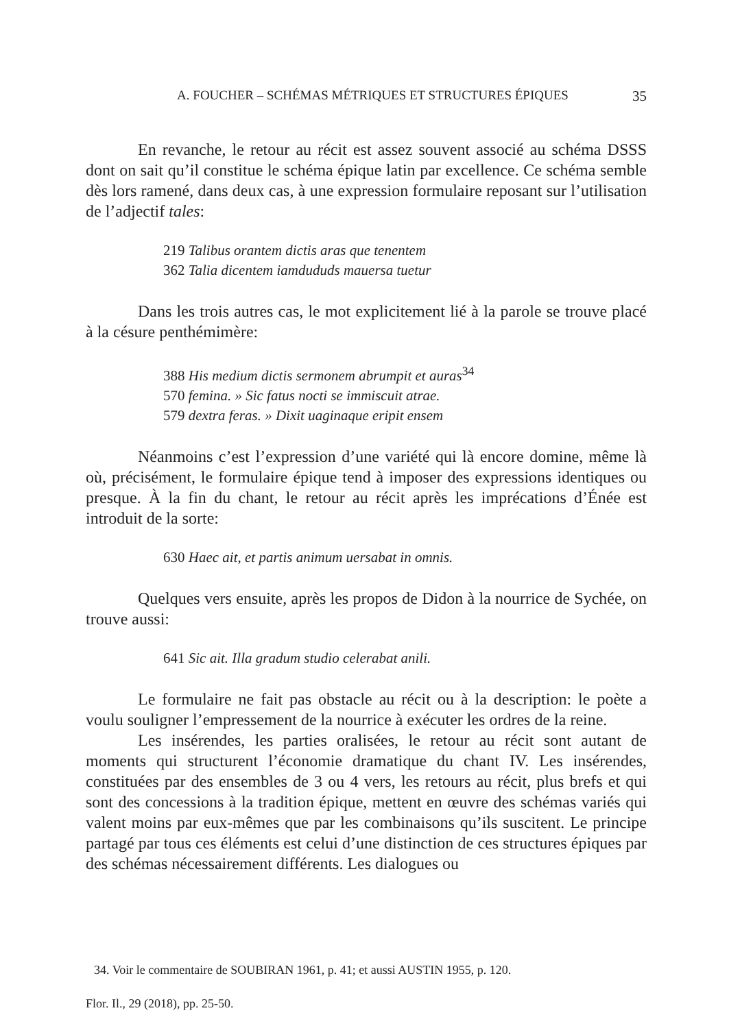A. FOUCHER – SCHÉMAS MÉTRIQUES ET STRUCTURES ÉPIQUES 35
En revanche, le retour au récit est assez souvent associé au schéma DSSS dont on sait qu’il constitue le schéma épique latin par excellence. Ce schéma semble dès lors ramené, dans deux cas, à une expression formulaire reposant sur l’utilisation de l’adjectif tales:
219 Talibus orantem dictis aras que tenentem
362 Talia dicentem iamdududs mauersa tuetur
Dans les trois autres cas, le mot explicitement lié à la parole se trouve placé à la césure penthémimère:
388 His medium dictis sermonem abrumpit et auras<sup>34</sup>
570 femina. » Sic fatus nocti se immiscuit atrae.
579 dextra feras. » Dixit uaginaque eripit ensem
Néanmoins c’est l’expression d’une variété qui là encore domine, même là où, précisément, le formulaire épique tend à imposer des expressions identiques ou presque. À la fin du chant, le retour au récit après les imprécations d’Énée est introduit de la sorte:
630 Haec ait, et partis animum uersabat in omnis.
Quelques vers ensuite, après les propos de Didon à la nourrice de Sychée, on trouve aussi:
641 Sic ait. Illa gradum studio celerabat anili.
Le formulaire ne fait pas obstacle au récit ou à la description: le poète a voulu souligner l’empressement de la nourrice à exécuter les ordres de la reine.
Les insérendes, les parties oralisées, le retour au récit sont autant de moments qui structurent l’économie dramatique du chant IV. Les insérendes, constituées par des ensembles de 3 ou 4 vers, les retours au récit, plus brefs et qui sont des concessions à la tradition épique, mettent en œuvre des schémas variés qui valent moins par eux-mêmes que par les combinaisons qu’ils suscitent. Le principe partagé par tous ces éléments est celui d’une distinction de ces structures épiques par des schémas nécessairement différents. Les dialogues ou
34. Voir le commentaire de SOUBIRAN 1961, p. 41; et aussi AUSTIN 1955, p. 120.
Flor. Il., 29 (2018), pp. 25-50.